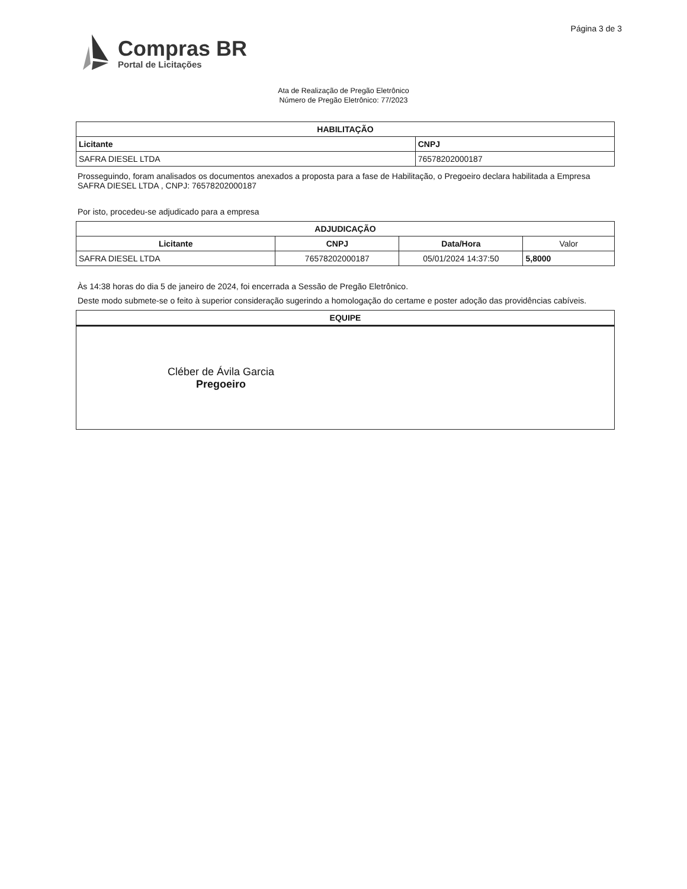Página 3 de 3
Compras BR
Portal de Licitações
Ata de Realização de Pregão Eletrônico
Número de Pregão Eletrônico: 77/2023
| HABILITAÇÃO | |
| --- | --- |
| Licitante | CNPJ |
| SAFRA DIESEL LTDA | 76578202000187 |
Prosseguindo, foram analisados os documentos anexados a proposta para a fase de Habilitação, o Pregoeiro declara habilitada a Empresa SAFRA DIESEL LTDA , CNPJ: 76578202000187
Por isto, procedeu-se adjudicado para a empresa
| ADJUDICAÇÃO | | | |
| --- | --- | --- | --- |
| Licitante | CNPJ | Data/Hora | Valor |
| SAFRA DIESEL LTDA | 76578202000187 | 05/01/2024 14:37:50 | 5,8000 |
Às 14:38 horas do dia 5 de janeiro de 2024, foi encerrada a Sessão de Pregão Eletrônico.
Deste modo submete-se o feito à superior consideração sugerindo a homologação do certame e poster adoção das providências cabíveis.
| EQUIPE |
| --- |
| Cléber de Ávila Garcia Pregoeiro |